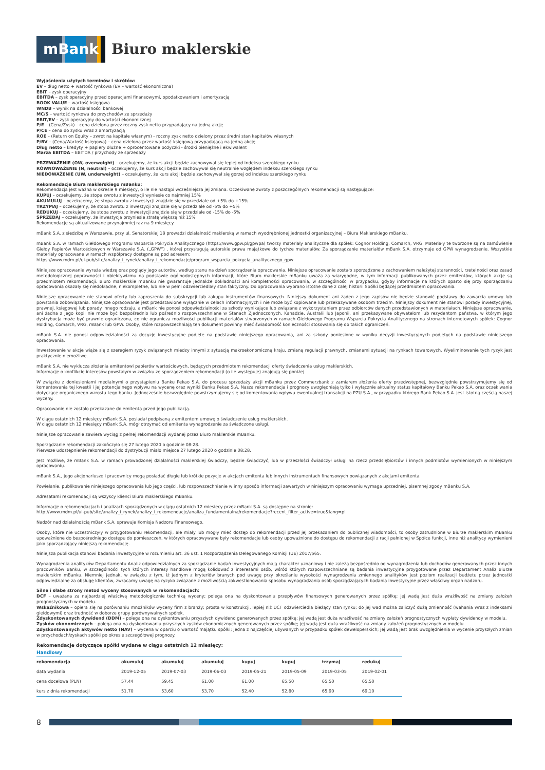mBank
Biuro maklerskie
Wyjaśnienia użytych terminów i skrótów:
EV – dług netto + wartość rynkowa (EV – wartość ekonomiczna)
EBIT – zysk operacyjny
EBITDA – zysk operacyjny przed operacjami finansowymi, opodatkowaniem i amortyzacją
BOOK VALUE – wartość księgowa
WNDB – wynik na działalności bankowej
MC/S – wartość rynkowa do przychodów ze sprzedaży
EBIT/EV – zysk operacyjny do wartości ekonomicznej
P/E – (Cena/Zysk) – cena dzielona przez roczny zysk netto przypadający na jedną akcję
P/CE – cena do zysku wraz z amortyzacją
ROE – (Return on Equity – zwrot na kapitale własnym) - roczny zysk netto dzielony przez średni stan kapitałów własnych
P/BV – (Cena/Wartość księgowa) – cena dzielona przez wartość księgową przypadającą na jedną akcję
Dług netto – kredyty + papiery dłużne + oprocentowane pożyczki - środki pieniężne i ekwiwalent
Marża EBITDA – EBITDA / przychody ze sprzedaży
PRZEWAŻENIE (OW, overweight) – oczekujemy, że kurs akcji będzie zachowywał się lepiej od indeksu szerokiego rynku
RÓWNOWAŻENIE (N, neutral) – oczekujemy, że kurs akcji będzie zachowywał się neutralnie względem indeksu szerokiego rynku
NIEDOWAŻENIE (UW, underweight) – oczekujemy, że kurs akcji będzie zachowywał się gorzej od indeksu szerokiego rynku
Rekomendacje Biura maklerskiego mBanku:
Rekomendacja jest ważna w okresie 9 miesięcy, o ile nie nastąpi wcześniejsza jej zmiana. Oczekiwane zwroty z poszczególnych rekomendacji są następujące:
KUPUJ – oczekujemy, że stopa zwrotu z inwestycji wyniesie co najmniej 15%
AKUMULUJ – oczekujemy, że stopa zwrotu z inwestycji znajdzie się w przedziale od +5% do +15%
TRZYMAJ – oczekujemy, że stopa zwrotu z inwestycji znajdzie się w przedziale od -5% do +5%
REDUKUJ – oczekujemy, że stopa zwrotu z inwestycji znajdzie się w przedziale od -15% do -5%
SPRZEDAJ – oczekujemy, że inwestycja przyniesie stratę większą niż 15%
Rekomendacje są aktualizowane przynajmniej raz na 9 miesięcy.
mBank S.A. z siedzibą w Warszawie, przy ul. Senatorskiej 18 prowadzi działalność maklerską w ramach wyodrębnionej jednostki organizacyjnej – Biura Maklerskiego mBanku.
mBank S.A. w ramach Giełdowego Programu Wsparcia Pokrycia Analitycznego (https://www.gpw.pl/gpwpa) tworzy materiały analityczne dla spółek: Cognor Holding, Comarch, VRG. Materiały te tworzone są na zamówienie Giełdy Papierów Wartościowych w Warszawie S.A. („GPW”) , której przysługują autorskie prawa majątkowe do tychże materiałów. Za sporządzanie materiałów mBank S.A. otrzymuje od GPW wynagrodzenie. Wszystkie materiały opracowane w ramach współpracy dostępne są pod adresem:
https://www.mdm.pl/ui-pub/site/analizy_i_rynek/analizy_i_rekomendacje/program_wsparcia_pokrycia_analitycznego_gpw
Niniejsze opracowanie wyraża wiedzę oraz poglądy jego autorów, według stanu na dzień sporządzenia opracowania. Niniejsze opracowanie zostało sporządzone z zachowaniem należytej staranności, rzetelności oraz zasad metodologicznej poprawności i obiektywizmu na podstawie ogólnodostępnych informacji, które Biuro maklerskie mBanku uważa za wiarygodne, w tym informacji publikowanych przez emitentów, których akcje są przedmiotem rekomendacji. Biuro maklerskie mBanku nie gwarantuje jednakże dokładności ani kompletności opracowania, w szczególności w przypadku, gdyby informacje na których oparto się przy sporządzaniu opracowania okazały się niedokładne, niekompletne, lub nie w pełni odzwierciedlały stan faktyczny. Do opracowania wybrano istotne dane z całej historii Spółki będącej przedmiotem opracowania.
Niniejsze opracowanie nie stanowi oferty lub zaproszenia do subskrypcji lub zakupu instrumentów finansowych. Niniejszy dokument ani żaden z jego zapisów nie będzie stanowić podstawy do zawarcia umowy lub powstania zobowiązania. Niniejsze opracowanie jest przedstawione wyłącznie w celach informacyjnych i nie może być kopiowane lub przekazywane osobom trzecim. Niniejszy dokument nie stanowi porady inwestycyjnej, prawnej, księgowej lub porady innego rodzaju, a mBank nie ponosi odpowiedzialności za szkody wynikające lub związane z wykorzystaniem przez odbiorców danych przedstawionych w materiałach. Niniejsze opracowanie, ani żadna z jego kopii nie może być bezpośrednio lub pośrednio rozpowszechniane w Stanach Zjednoczonych, Kanadzie, Australii lub Japonii, ani przekazywane obywatelom lub rezydentom państwa, w którym jego dystrybucja może być prawnie ograniczona, co nie ogranicza możliwości publikacji materiałów stworzonych w ramach Giełdowego Programu Wsparcia Pokrycia Analitycznego na stronach internetowych spółek: Cognor Holding, Comarch, VRG, mBank lub GPW. Osoby, które rozpowszechniają ten dokument powinny mieć świadomość konieczności stosowania się do takich ograniczeń.
mBank S.A. nie ponosi odpowiedzialności za decyzje inwestycyjne podjęte na podstawie niniejszego opracowania, ani za szkody poniesione w wyniku decyzji inwestycyjnych podjętych na podstawie niniejszego opracowania.
Inwestowanie w akcje wiąże się z szeregiem ryzyk związanych miedzy innymi z sytuacją makroekonomiczną kraju, zmianą regulacji prawnych, zmianami sytuacji na rynkach towarowych. Wyeliminowanie tych ryzyk jest praktycznie niemożliwe.
mBank S.A. nie wyklucza złożenia emitentowi papierów wartościowych, będących przedmiotem rekomendacji oferty świadczenia usług maklerskich.
Informacje o konflikcie interesów powstałym w związku ze sporządzeniem rekomendacji (o ile występuje) znajdują się poniżej.
W związku z doniesieniami medialnymi o przystąpieniu Banku Pekao S.A. do procesu sprzedaży akcji mBanku przez Commerzbank z zamiarem złożenia oferty przedwstępnej, bezwzględnie powstrzymujemy się od komentowania tej kwestii i jej potencjalnego wpływu na wycenę oraz wyniki Banku Pekao S.A. Nasza rekomendacja i prognozy uwzględniają tylko i wyłącznie aktualny status kapitałowy Banku Pekao S.A. oraz oczekiwania dotyczące organicznego wzrostu tego banku. Jednocześnie bezwzględnie powstrzymujemy się od komentowania wpływu ewentualnej transakcji na PZU S.A., w przypadku którego Bank Pekao S.A. jest istotną częścią naszej wyceny.
Opracowanie nie zostało przekazane do emitenta przed jego publikacją.
W ciągu ostatnich 12 miesięcy mBank S.A. posiadał podpisaną z emitentem umowę o świadczenie usług maklerskich.
W ciągu ostatnich 12 miesięcy mBank S.A. mógł otrzymać od emitenta wynagrodzenie za świadczone usługi.
Niniejsze opracowanie zawiera wyciąg z pełnej rekomendacji wydanej przez Biuro maklerskie mBanku.
Sporządzanie rekomendacji zakończyło się 27 lutego 2020 o godzinie 08:28.
Pierwsze udostępnienie rekomendacji do dystrybucji miało miejsce 27 lutego 2020 o godzinie 08:28.
Jest możliwe, że mBank S.A. w ramach prowadzonej działalności maklerskiej świadczy, będzie świadczyć, lub w przeszłości świadczył usługi na rzecz przedsiębiorców i innych podmiotów wymienionych w niniejszym opracowaniu.
mBank S.A., jego akcjonariusze i pracownicy mogą posiadać długie lub krótkie pozycje w akcjach emitenta lub innych instrumentach finansowych powiązanych z akcjami emitenta.
Powielanie, publikowanie niniejszego opracowania lub jego części, lub rozpowszechnianie w inny sposób informacji zawartych w niniejszym opracowaniu wymaga uprzedniej, pisemnej zgody mBanku S.A.
Adresatami rekomendacji są wszyscy klienci Biura maklerskiego mBanku.
Informacje o rekomendacjach i analizach sporządzonych w ciągu ostatnich 12 miesięcy przez mBank S.A. są dostępne na stronie:
http://www.mdm.pl/ui-pub/site/analizy_i_rynek/analizy_i_rekomendacje/analiza_fundamentalna/rekomendacje?recent_filter_active=true&lang=pl
Nadzór nad działalnością mBank S.A. sprawuje Komisja Nadzoru Finansowego.
Osoby, które nie uczestniczyły w przygotowaniu rekomendacji, ale miały lub mogły mieć dostęp do rekomendacji przed jej przekazaniem do publicznej wiadomości, to osoby zatrudnione w Biurze maklerskim mBanku upoważnione do bezpośredniego dostępu do pomieszczeń, w których opracowywane były rekomendacje lub osoby upoważnione do dostępu do rekomendacji z racji pełnionej w Spółce funkcji, inne niż analitycy wymienieni jako sporządzający niniejszą rekomendację.
Niniejsza publikacja stanowi badania inwestycyjne w rozumieniu art. 36 ust. 1 Rozporządzenia Delegowanego Komisji (UE) 2017/565.
Wynagrodzenia analityków Departamentu Analiz odpowiedzialnych za sporządzanie badań inwestycyjnych mają charakter uznaniowy i nie zależą bezpośrednio od wynagrodzenia lub dochodów generowanych przez innych pracowników Banku, w szczególności tych których interesy handlowe mogą kolidować z interesami osób, wśród których rozpowszechniane są badania inwestycyjne przygotowane przez Departament Analiz Biurze maklerskim mBanku. Niemniej jednak, w związku z tym, iż jednym z kryteriów branych pod uwagę przy określaniu wysokości wynagrodzenia zmiennego analityków jest poziom realizacji budżetu przez jednostki odpowiedzialne za obsługę klientów, zwracamy uwagę na ryzyko związane z możliwością zakwestionowania sposobu wynagradzania osób sporządzających badania inwestycyjne przez właściwy organ nadzoru.
Silne i słabe strony metod wyceny stosowanych w rekomendacjach:
DCF – uważana za najbardziej właściwą metodologicznie techniką wyceny; polega ona na dyskontowaniu przepływów finansowych generowanych przez spółkę; jej wadą jest duża wrażliwość na zmiany założeń prognostycznych w modelu.
Wskaźnikowa – opiera się na porównaniu mnożników wyceny firm z branży; prosta w konstrukcji, lepiej niż DCF odzwierciedla bieżący stan rynku; do jej wad można zaliczyć dużą zmienność (wahania wraz z indeksami giełdowymi) oraz trudność w doborze grupy porównywalnych spółek.
Zdyskontowanych dywidend (DDM) – polega ona na dyskontowaniu przyszłych dywidend generowanych przez spółkę; jej wadą jest duża wrażliwość na zmiany założeń prognostycznych wypłaty dywidendy w modelu.
Zysków ekonomicznych – polega ona na dyskontowaniu przyszłych zysków ekonomicznych generowanych przez spółkę; jej wadą jest duża wrażliwość na zmiany założeń prognostycznych w modelu.
Zdyskontowanych aktywów netto (NAV) – wycena w oparciu o wartość majątku spółki; jedna z najczęściej używanych w przypadku spółek deweloperskich; jej wadą jest brak uwzględnienia w wycenie przyszłych zmian w przychodach/zyskach spółki po okresie szczegółowej prognozy.
Rekomendacje dotyczące spółki wydane w ciągu ostatnich 12 miesięcy:
Handlowy
| rekomendacja | akumuluj | akumuluj | akumuluj | kupuj | kupuj | trzymaj | redukuj |
| --- | --- | --- | --- | --- | --- | --- | --- |
| data wydania | 2019-12-05 | 2019-07-03 | 2019-06-03 | 2019-05-21 | 2019-05-09 | 2019-03-05 | 2019-02-01 |
| cena docelowa (PLN) | 57,44 | 59,45 | 61,00 | 61,00 | 65,50 | 65,50 | 65,50 |
| kurs z dnia rekomendacji | 51,70 | 53,60 | 53,70 | 52,40 | 52,80 | 65,90 | 69,10 |
8